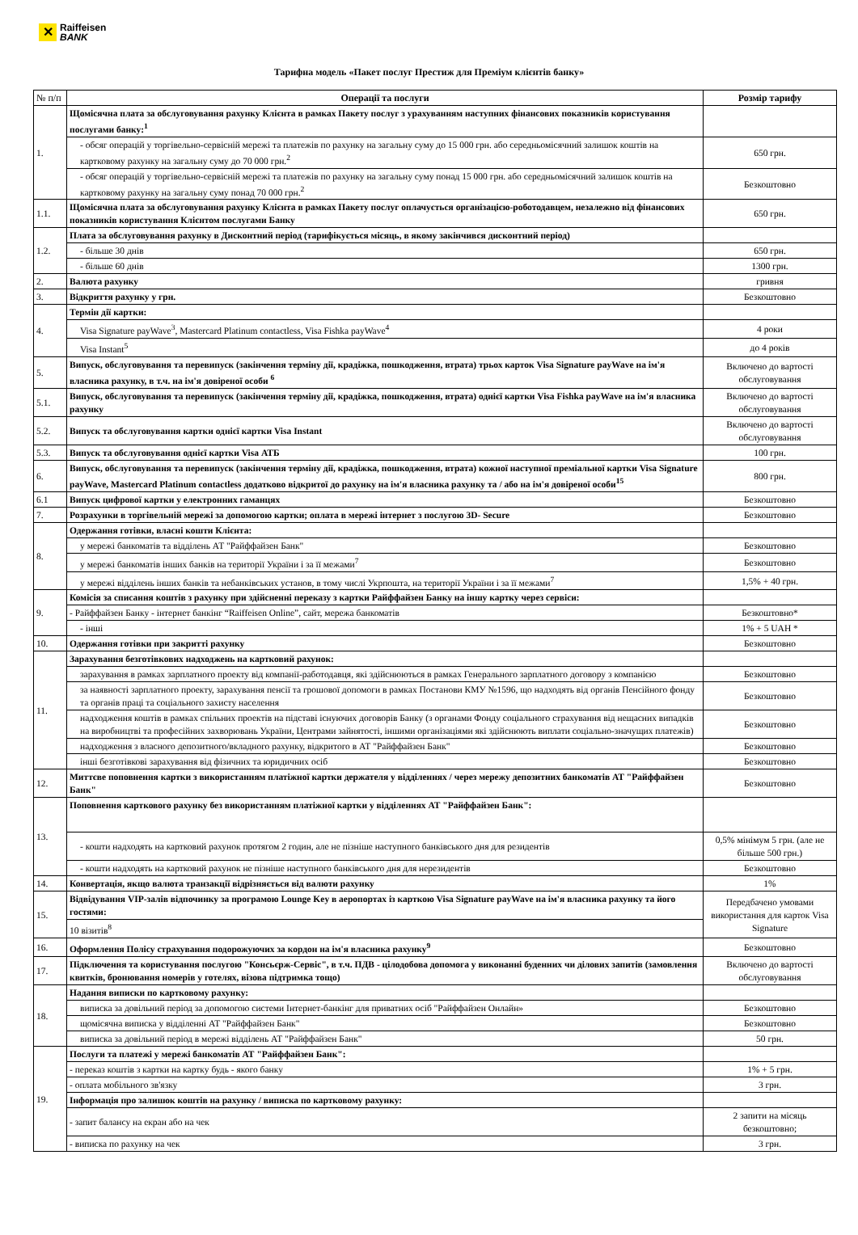✕
Raiffeisen
BANK
Тарифна модель «Пакет послуг Престиж для Преміум клієнтів банку»
| № п/п | Операції та послуги | Розмір тарифу |
| --- | --- | --- |
| 1. | Щомісячна плата за обслуговування рахунку Клієнта в рамках Пакету послуг з урахуванням наступних фінансових показників користування послугами банку:<sup>1</sup> | |
| | - обсяг операцій у торгівельно-сервісній мережі та платежів по рахунку на загальну суму до 15 000 грн. або середньомісячний залишок коштів на картковому рахунку на загальну суму до 70 000 грн.<sup>2</sup> | 650 грн. |
| | - обсяг операцій у торгівельно-сервісній мережі та платежів по рахунку на загальну суму понад 15 000 грн. або середньомісячний залишок коштів на картковому рахунку на загальну суму понад 70 000 грн.<sup>2</sup> | Безкоштовно |
| 1.1. | Щомісячна плата за обслуговування рахунку Клієнта в рамках Пакету послуг оплачується організацією-роботодавцем, незалежно від фінансових показників користування Клієнтом послугами Банку | 650 грн. |
| 1.2. | Плата за обслуговування рахунку в Дисконтний період (тарифікується місяць, в якому закінчився дисконтний період) | |
| | - більше 30 днів | 650 грн. |
| | - більше 60 днів | 1300 грн. |
| 2. | Валюта рахунку | гривня |
| 3. | Відкриття рахунку у грн. | Безкоштовно |
| 4. | Термін дії картки: | |
| | Visa Signature payWave<sup>3</sup>, Mastercard Platinum contactless, Visa Fishka payWave<sup>4</sup> | 4 роки |
| | Visa Instant<sup>5</sup> | до 4 років |
| 5. | Випуск, обслуговування та перевипуск (закінчення терміну дії, крадіжка, пошкодження, втрата) трьох карток Visa Signature payWave на ім'я власника рахунку, в т.ч. на ім'я довіреної особи <sup>6</sup> | Включено до вартості обслуговування |
| 5.1. | Випуск, обслуговування та перевипуск (закінчення терміну дії, крадіжка, пошкодження, втрата) однієї картки Visa Fishka payWave на ім'я власника рахунку | Включено до вартості обслуговування |
| 5.2. | Випуск та обслуговування картки однієї картки Visa Instant | Включено до вартості обслуговування |
| 5.3. | Випуск та обслуговування однієї картки Visa АТБ | 100 грн. |
| 6. | Випуск, обслуговування та перевипуск (закінчення терміну дії, крадіжка, пошкодження, втрата) кожної наступної преміальної картки Visa Signature payWave, Mastercard Platinum contactless додатково відкритої до рахунку на ім'я власника рахунку та / або на ім'я довіреної особи<sup>15</sup> | 800 грн. |
| 6.1 | Випуск цифрової картки у електронних гаманцях | Безкоштовно |
| 7. | Розрахунки в торгівельній мережі за допомогою картки; оплата в мережі інтернет з послугою 3D- Secure | Безкоштовно |
| 8. | Одержання готівки, власні кошти Клієнта: | |
| | у мережі банкоматів та відділень АТ "Райффайзен Банк" | Безкоштовно |
| | у мережі банкоматів інших банків на території України і за її межами<sup>7</sup> | Безкоштовно |
| | у мережі відділень інших банків та небанківських установ, в тому числі Укрпошта, на території України і за її межами<sup>7</sup> | 1,5% + 40 грн. |
| 9. | Комісія за списання коштів з рахунку при здійсненні переказу з картки Райффайзен Банку на іншу картку через сервіси: | |
| | - Райффайзен Банку - інтернет банкінг “Raiffeisen Online”, сайт, мережа банкоматів | Безкоштовно* |
| | - інші | 1% + 5 UAH * |
| 10. | Одержання готівки при закритті рахунку | Безкоштовно |
| 11. | Зарахування безготівкових надходжень на картковий рахунок: | |
| | зарахування в рамках зарплатного проекту від компанії-работодавця, які здійснюються в рамках Генерального зарплатного договору з компанією | Безкоштовно |
| | за наявності зарплатного проекту, зарахування пенсії та грошової допомоги в рамках Постанови КМУ №1596, що надходять від органів Пенсійного фонду та органів праці та соціального захисту населення | Безкоштовно |
| | надходження коштів в рамках спільних проектів на підставі існуючих договорів Банку (з органами Фонду соціального страхування від нещасних випадків на виробництві та професійних захворювань України, Центрами зайнятості, іншими організаціями які здійснюють виплати соціально-значущих платежів) | Безкоштовно |
| | надходження з власного депозитного/вкладного рахунку, відкритого в АТ "Райффайзен Банк" | Безкоштовно |
| | інші безготівкові зарахування від фізичних та юридичних осіб | Безкоштовно |
| 12. | Миттєве поповнення картки з використанням платіжної картки держателя у відділеннях / через мережу депозитних банкоматів АТ "Райффайзен Банк" | Безкоштовно |
| 13. | Поповнення карткового рахунку без використанням платіжної картки у відділеннях АТ "Райффайзен Банк": | |
| | - кошти надходять на картковий рахунок протягом 2 годин, але не пізніше наступного банківського дня для резидентів | 0,5% мінімум 5 грн. (але не більше 500 грн.) |
| | - кошти надходять на картковий рахунок не пізніше наступного банківського дня для нерезидентів | Безкоштовно |
| 14. | Конвертація, якщо валюта транзакції відрізняється від валюти рахунку | 1% |
| 15. | Відвідування VIP-залів відпочинку за програмою Lounge Key в аеропортах із карткою Visa Signature payWave на ім'я власника рахунку та його гостями: | Передбачено умовами використання для карток Visa Signature |
| | 10 візитів<sup>8</sup> | |
| 16. | Оформлення Полісу страхування подорожуючих за кордон на ім'я власника рахунку<sup>9</sup> | Безкоштовно |
| 17. | Підключення та користування послугою "Консьєрж-Сервіс", в т.ч. ПДВ - цілодобова допомога у виконанні буденних чи ділових запитів (замовлення квитків, бронювання номерів у готелях, візова підтримка тощо) | Включено до вартості обслуговування |
| 18. | Надання виписки по картковому рахунку: | |
| | виписка за довільний період за допомогою системи Інтернет-банкінг для приватних осіб "Райффайзен Онлайн» | Безкоштовно |
| | щомісячна виписка у відділенні АТ "Райффайзен Банк" | Безкоштовно |
| | виписка за довільний період в мережі відділень АТ "Райффайзен Банк" | 50 грн. |
| 19. | Послуги та платежі у мережі банкоматів АТ "Райффайзен Банк": | |
| | - переказ коштів з картки на картку будь - якого банку | 1% + 5 грн. |
| | - оплата мобільного зв'язку | 3 грн. |
| | Інформація про залишок коштів на рахунку / виписка по картковому рахунку: | |
| | - запит балансу на екран або на чек | 2 запити на місяць безкоштовно; |
| | - виписка по рахунку на чек | 3 грн. |